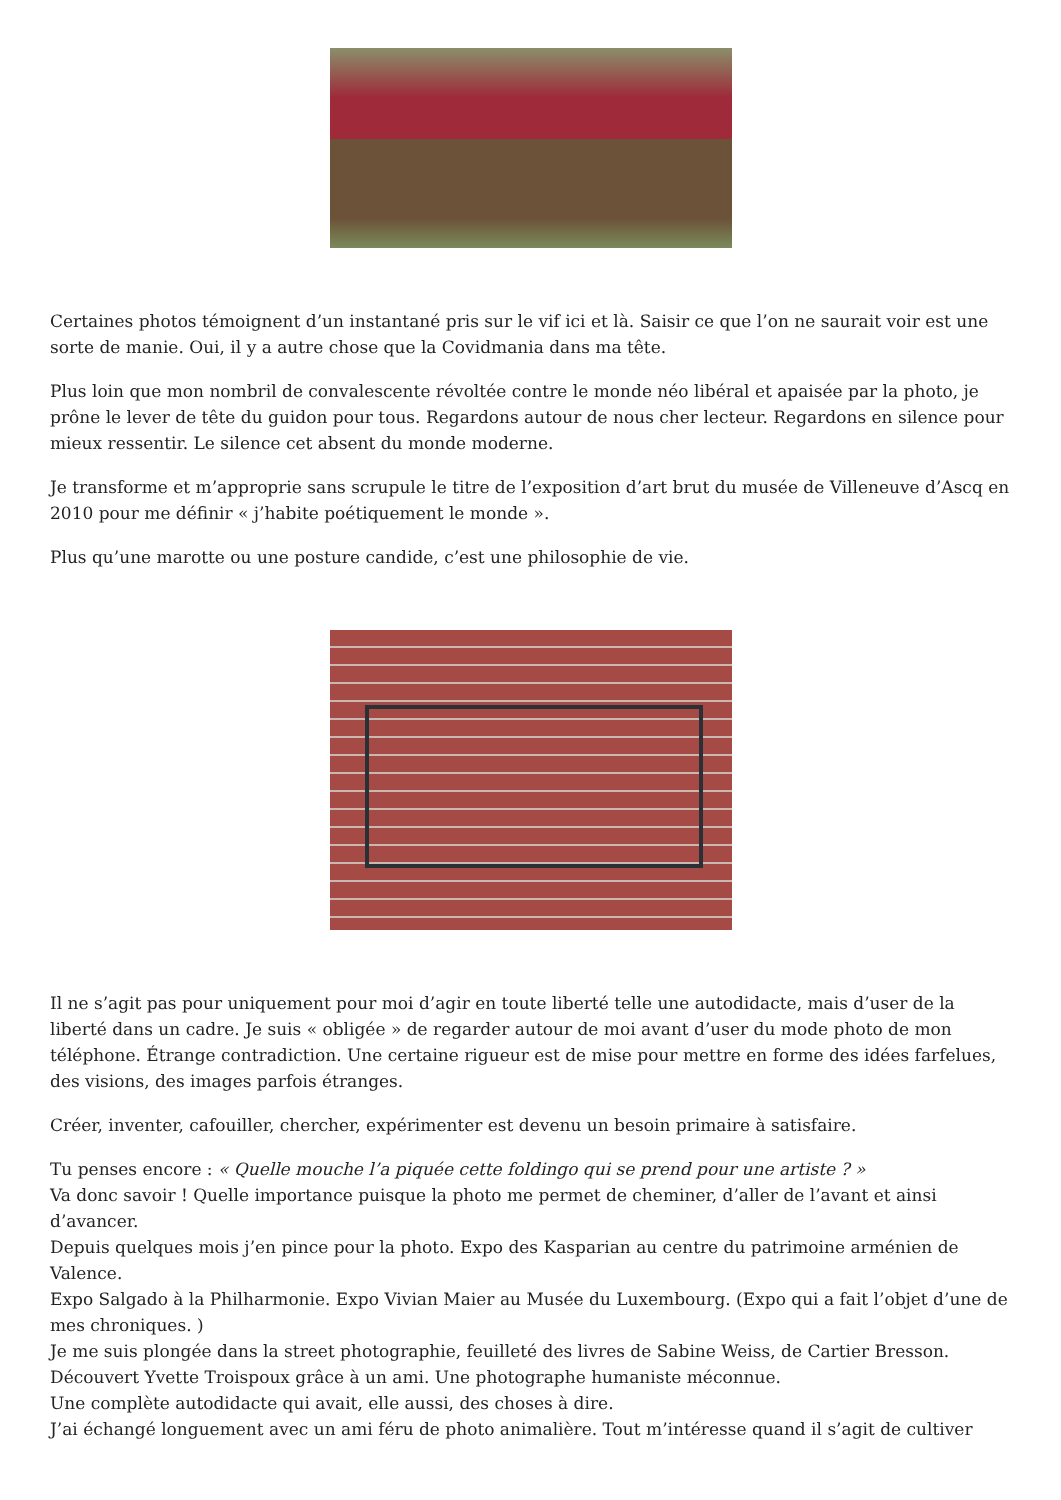Certaines photos témoignent d’un instantané pris sur le vif ici et là. Saisir ce que l’on ne saurait voir est une sorte de manie. Oui, il y a autre chose que la Covidmania dans ma tête.
Plus loin que mon nombril de convalescente révoltée contre le monde néo libéral et apaisée par la photo, je prône le lever de tête du guidon pour tous. Regardons autour de nous cher lecteur. Regardons en silence pour mieux ressentir. Le silence cet absent du monde moderne.
Je transforme et m’approprie sans scrupule le titre de l’exposition d’art brut du musée de Villeneuve d’Ascq en 2010 pour me définir « j’habite poétiquement le monde ».
Plus qu’une marotte ou une posture candide, c’est une philosophie de vie.
Il ne s’agit pas pour uniquement pour moi d’agir en toute liberté telle une autodidacte, mais d’user de la liberté dans un cadre. Je suis « obligée » de regarder autour de moi avant d’user du mode photo de mon téléphone. Étrange contradiction. Une certaine rigueur est de mise pour mettre en forme des idées farfelues, des visions, des images parfois étranges.
Créer, inventer, cafouiller, chercher, expérimenter est devenu un besoin primaire à satisfaire.
Tu penses encore : « Quelle mouche l’a piquée cette foldingo qui se prend pour une artiste ? »
Va donc savoir ! Quelle importance puisque la photo me permet de cheminer, d’aller de l’avant et ainsi d’avancer.
Depuis quelques mois j’en pince pour la photo. Expo des Kasparian au centre du patrimoine arménien de Valence.
Expo Salgado à la Philharmonie. Expo Vivian Maier au Musée du Luxembourg. (Expo qui a fait l’objet d’une de mes chroniques. )
Je me suis plongée dans la street photographie, feuilleté des livres de Sabine Weiss, de Cartier Bresson.
Découvert Yvette Troispoux grâce à un ami. Une photographe humaniste méconnue.
Une complète autodidacte qui avait, elle aussi, des choses à dire.
J’ai échangé longuement avec un ami féru de photo animalière. Tout m’intéresse quand il s’agit de cultiver